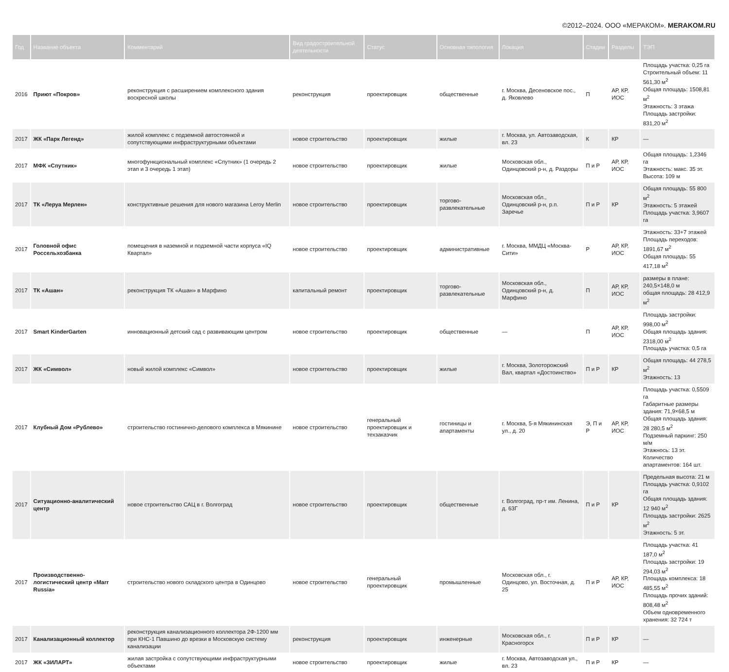©2012–2024. ООО «МЕРАКОМ». MERAKOM.RU
| Год | Название объекта | Комментарий | Вид градостроительной деятельности | Статус | Основная типология | Локация | Стадии | Разделы | ТЭП |
| --- | --- | --- | --- | --- | --- | --- | --- | --- | --- |
| 2016 | Приют «Покров» | реконструкция с расширением комплексного здания воскресной школы | реконструкция | проектировщик | общественные | г. Москва, Десеновское пос., д. Яковлево | П | АР, КР, ИОС | Площадь участка: 0,25 га Строительный объем: 11 561,30 м<sup>2</sup> Общая площадь: 1508,81 м<sup>2</sup> Этажность: 3 этажа Площадь застройки: 831,20 м<sup>2</sup> |
| 2017 | ЖК «Парк Легенд» | жилой комплекс с подземной автостоянкой и сопутствующими инфраструктурными объектами | новое строительство | проектировщик | жилые | г. Москва, ул. Автозаводская, вл. 23 | К | КР | — |
| 2017 | МФК «Спутник» | многофункциональный комплекс «Спутник» (1 очередь 2 этап и 3 очередь 1 этап) | новое строительство | проектировщик | жилые | Московская обл., Одинцовский р-н, д. Раздоры | П и Р | АР, КР, ИОС | Общая площадь: 1,2346 га Этажность: макс. 35 эт. Высота: 109 м |
| 2017 | ТК «Леруа Мерлен» | конструктивные решения для нового магазина Leroy Merlin | новое строительство | проектировщик | торгово-развлекательные | Московская обл., Одинцовский р-н, р.п. Заречье | П и Р | КР | Общая площадь: 55 800 м<sup>2</sup> Этажность: 5 этажей Площадь участка: 3,9607 га |
| 2017 | Головной офис Россельхозбанка | помещения в наземной и подземной части корпуса «IQ Квартал» | новое строительство | проектировщик | административные | г. Москва, ММДЦ «Москва-Сити» | Р | АР, КР, ИОС | Этажность: 33+7 этажей Площадь переходов: 1891,67 м<sup>2</sup> Общая площадь: 55 417,18 м<sup>2</sup> |
| 2017 | ТК «Ашан» | реконструкция ТК «Ашан» в Марфино | капитальный ремонт | проектировщик | торгово-развлекательные | Московская обл., Одинцовский р-н, д. Марфино | П | АР, КР, ИОС | размеры в плане: 240,5×148,0 м общая площадь: 28 412,9 м<sup>2</sup> |
| 2017 | Smart KinderGarten | инновационный детский сад с развивающим центром | новое строительство | проектировщик | общественные | — | П | АР, КР, ИОС | Площадь застройки: 998,00 м<sup>2</sup> Общая площадь здания: 2318,00 м<sup>2</sup> Площадь участка: 0,5 га |
| 2017 | ЖК «Символ» | новый жилой комплекс «Символ» | новое строительство | проектировщик | жилые | г. Москва, Золоторожский Вал, квартал «Достоинство» | П и Р | КР | Общая площадь: 44 278,5 м<sup>2</sup> Этажность: 13 |
| 2017 | Клубный Дом «Рублево» | строительство гостинично-делового комплекса в Мякинине | новое строительство | генеральный проектировщик и техзаказчик | гостиницы и апартаменты | г. Москва, 5-я Мякининская ул., д. 20 | Э, П и Р | АР, КР, ИОС | Площадь участка: 0,5509 га Габаритные размеры здания: 71,9×68,5 м Общая площадь здания: 28 280,5 м<sup>2</sup> Подземный паркинг: 250 м/м Этажнось: 13 эт. Количество апартаментов: 164 шт. |
| 2017 | Ситуационно-аналитический центр | новое строительство САЦ в г. Волгоград | новое строительство | проектировщик | общественные | г. Волгоград, пр-т им. Ленина, д. 63Г | П и Р | КР | Предельная высота: 21 м Площадь участка: 0,9102 га Общая площадь здания: 12 940 м<sup>2</sup> Площадь застройки: 2625 м<sup>2</sup> Этажность: 5 эт. |
| 2017 | Производственно-логистический центр «Marr Russia» | строительство нового складского центра в Одинцово | новое строительство | генеральный проектировщик | промышленные | Московская обл., г. Одинцово, ул. Восточная, д. 25 | П и Р | АР, КР, ИОС | Площадь участка: 41 187,0 м<sup>2</sup> Площадь застройки: 19 294,03 м<sup>2</sup> Площадь комплекса: 18 485,55 м<sup>2</sup> Площадь прочих зданий: 808,48 м<sup>2</sup> Объем одновременного хранения: 32 724 т |
| 2017 | Канализационный коллектор | реконструкция канализационного коллектора 2Ф-1200 мм при КНС-1 Павшино до врезки в Московскую систему канализации | реконструкция | проектировщик | инженерные | Московская обл., г. Красногорск | П и Р | КР | — |
| 2017 | ЖК «ЗИЛАРТ» | жилая застройка с сопутствующими инфраструктурными объектами | новое строительство | проектировщик | жилые | г. Москва, Автозаводская ул., вл. 23 | П и Р | КР | — |